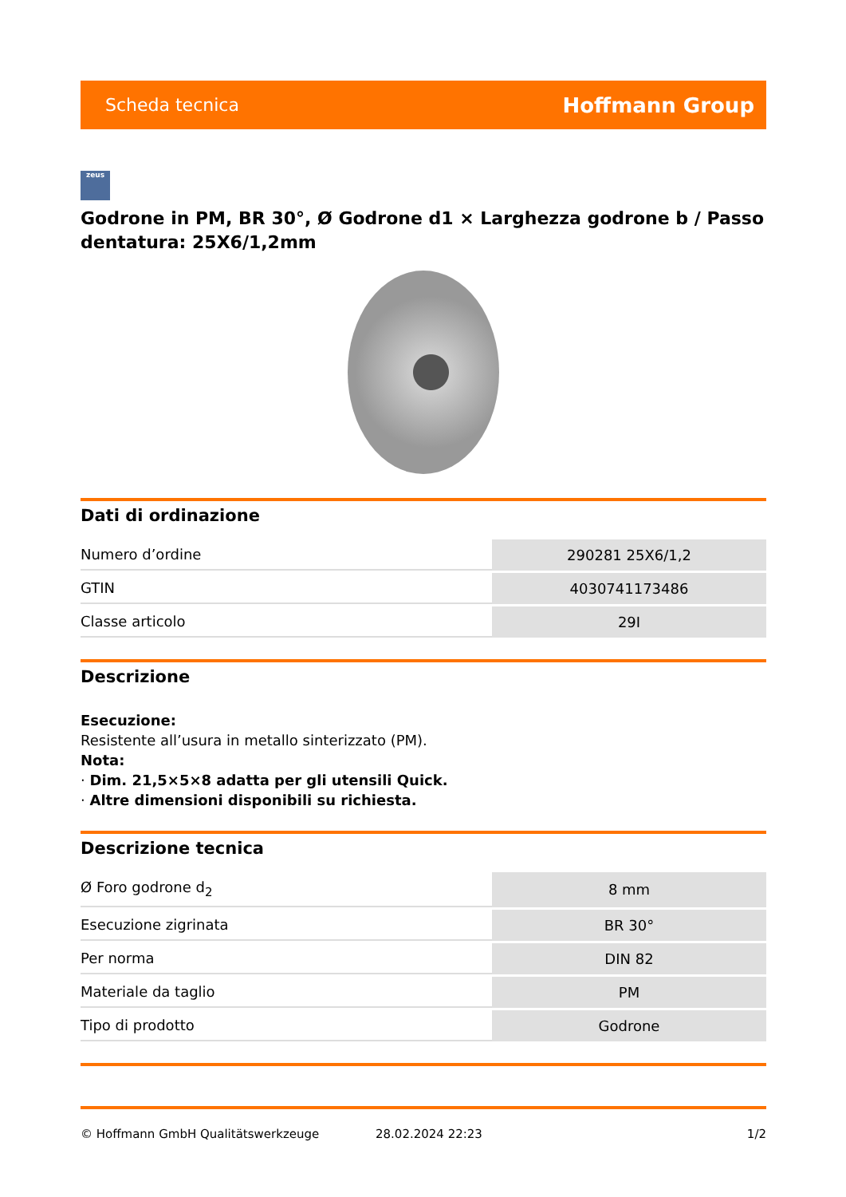Scheda tecnica Hoffmann Group
zeus
Godrone in PM, BR 30°, Ø Godrone d1 × Larghezza godrone b / Passo dentatura: 25X6/1,2mm
Dati di ordinazione
| Numero d’ordine | 290281 25X6/1,2 |
| GTIN | 4030741173486 |
| Classe articolo | 29I |
Descrizione
Esecuzione:
Resistente all’usura in metallo sinterizzato (PM).
Nota:
· Dim. 21,5×5×8 adatta per gli utensili Quick.
· Altre dimensioni disponibili su richiesta.
Descrizione tecnica
| Ø Foro godrone d<sub>2</sub> | 8 mm |
| Esecuzione zigrinata | BR 30° |
| Per norma | DIN 82 |
| Materiale da taglio | PM |
| Tipo di prodotto | Godrone |
© Hoffmann GmbH Qualitätswerkzeuge 28.02.2024 22:23 1/2